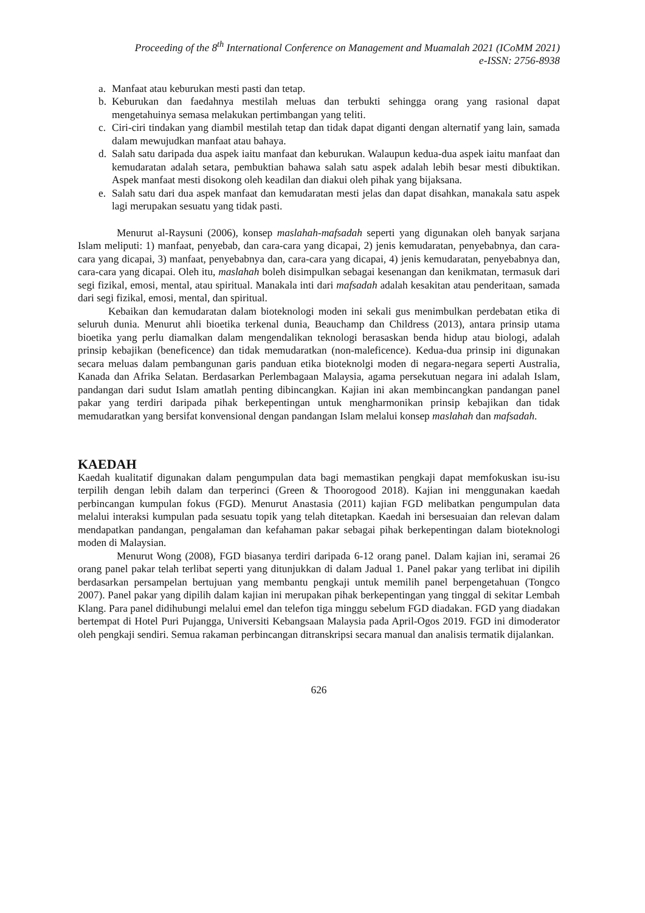Proceeding of the 8<sup>th</sup> International Conference on Management and Muamalah 2021 (ICoMM 2021)
e-ISSN: 2756-8938
a. Manfaat atau keburukan mesti pasti dan tetap.
b. Keburukan dan faedahnya mestilah meluas dan terbukti sehingga orang yang rasional dapat mengetahuinya semasa melakukan pertimbangan yang teliti.
c. Ciri-ciri tindakan yang diambil mestilah tetap dan tidak dapat diganti dengan alternatif yang lain, samada dalam mewujudkan manfaat atau bahaya.
d. Salah satu daripada dua aspek iaitu manfaat dan keburukan. Walaupun kedua-dua aspek iaitu manfaat dan kemudaratan adalah setara, pembuktian bahawa salah satu aspek adalah lebih besar mesti dibuktikan. Aspek manfaat mesti disokong oleh keadilan dan diakui oleh pihak yang bijaksana.
e. Salah satu dari dua aspek manfaat dan kemudaratan mesti jelas dan dapat disahkan, manakala satu aspek lagi merupakan sesuatu yang tidak pasti.
Menurut al-Raysuni (2006), konsep maslahah-mafsadah seperti yang digunakan oleh banyak sarjana Islam meliputi: 1) manfaat, penyebab, dan cara-cara yang dicapai, 2) jenis kemudaratan, penyebabnya, dan cara-cara yang dicapai, 3) manfaat, penyebabnya dan, cara-cara yang dicapai, 4) jenis kemudaratan, penyebabnya dan, cara-cara yang dicapai. Oleh itu, maslahah boleh disimpulkan sebagai kesenangan dan kenikmatan, termasuk dari segi fizikal, emosi, mental, atau spiritual. Manakala inti dari mafsadah adalah kesakitan atau penderitaan, samada dari segi fizikal, emosi, mental, dan spiritual.
Kebaikan dan kemudaratan dalam bioteknologi moden ini sekali gus menimbulkan perdebatan etika di seluruh dunia. Menurut ahli bioetika terkenal dunia, Beauchamp dan Childress (2013), antara prinsip utama bioetika yang perlu diamalkan dalam mengendalikan teknologi berasaskan benda hidup atau biologi, adalah prinsip kebajikan (beneficence) dan tidak memudaratkan (non-maleficence). Kedua-dua prinsip ini digunakan secara meluas dalam pembangunan garis panduan etika bioteknolgi moden di negara-negara seperti Australia, Kanada dan Afrika Selatan. Berdasarkan Perlembagaan Malaysia, agama persekutuan negara ini adalah Islam, pandangan dari sudut Islam amatlah penting dibincangkan. Kajian ini akan membincangkan pandangan panel pakar yang terdiri daripada pihak berkepentingan untuk mengharmonikan prinsip kebajikan dan tidak memudaratkan yang bersifat konvensional dengan pandangan Islam melalui konsep maslahah dan mafsadah.
KAEDAH
Kaedah kualitatif digunakan dalam pengumpulan data bagi memastikan pengkaji dapat memfokuskan isu-isu terpilih dengan lebih dalam dan terperinci (Green & Thoorogood 2018). Kajian ini menggunakan kaedah perbincangan kumpulan fokus (FGD). Menurut Anastasia (2011) kajian FGD melibatkan pengumpulan data melalui interaksi kumpulan pada sesuatu topik yang telah ditetapkan. Kaedah ini bersesuaian dan relevan dalam mendapatkan pandangan, pengalaman dan kefahaman pakar sebagai pihak berkepentingan dalam bioteknologi moden di Malaysian.
Menurut Wong (2008), FGD biasanya terdiri daripada 6-12 orang panel. Dalam kajian ini, seramai 26 orang panel pakar telah terlibat seperti yang ditunjukkan di dalam Jadual 1. Panel pakar yang terlibat ini dipilih berdasarkan persampelan bertujuan yang membantu pengkaji untuk memilih panel berpengetahuan (Tongco 2007). Panel pakar yang dipilih dalam kajian ini merupakan pihak berkepentingan yang tinggal di sekitar Lembah Klang. Para panel didihubungi melalui emel dan telefon tiga minggu sebelum FGD diadakan. FGD yang diadakan bertempat di Hotel Puri Pujangga, Universiti Kebangsaan Malaysia pada April-Ogos 2019. FGD ini dimoderator oleh pengkaji sendiri. Semua rakaman perbincangan ditranskripsi secara manual dan analisis termatik dijalankan.
626